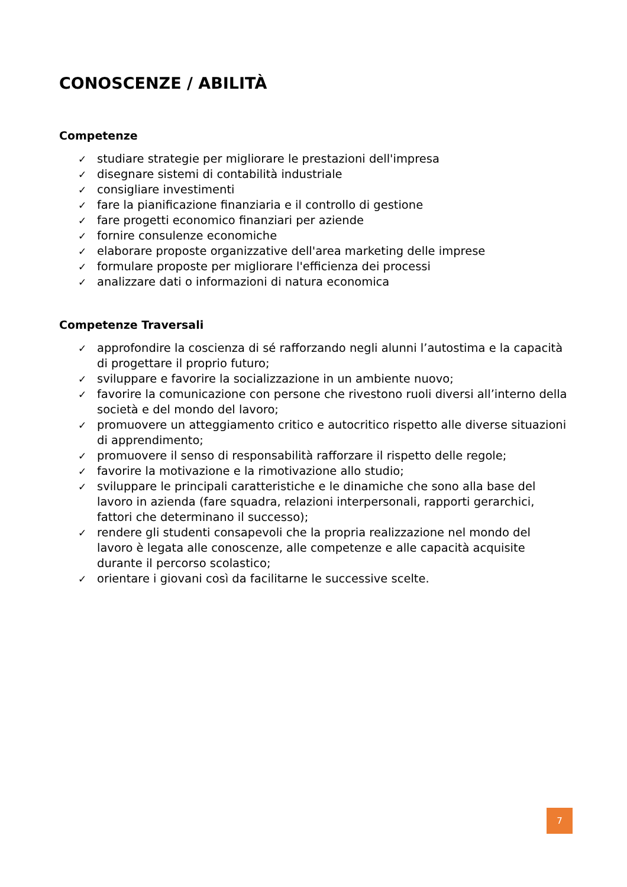CONOSCENZE / ABILITÀ
Competenze
✓ studiare strategie per migliorare le prestazioni dell'impresa
✓ disegnare sistemi di contabilità industriale
✓ consigliare investimenti
✓ fare la pianificazione finanziaria e il controllo di gestione
✓ fare progetti economico finanziari per aziende
✓ fornire consulenze economiche
✓ elaborare proposte organizzative dell'area marketing delle imprese
✓ formulare proposte per migliorare l'efficienza dei processi
✓ analizzare dati o informazioni di natura economica
Competenze Traversali
✓ approfondire la coscienza di sé rafforzando negli alunni l’autostima e la capacità di progettare il proprio futuro;
✓ sviluppare e favorire la socializzazione in un ambiente nuovo;
✓ favorire la comunicazione con persone che rivestono ruoli diversi all’interno della società e del mondo del lavoro;
✓ promuovere un atteggiamento critico e autocritico rispetto alle diverse situazioni di apprendimento;
✓ promuovere il senso di responsabilità rafforzare il rispetto delle regole;
✓ favorire la motivazione e la rimotivazione allo studio;
✓ sviluppare le principali caratteristiche e le dinamiche che sono alla base del lavoro in azienda (fare squadra, relazioni interpersonali, rapporti gerarchici, fattori che determinano il successo);
✓ rendere gli studenti consapevoli che la propria realizzazione nel mondo del lavoro è legata alle conoscenze, alle competenze e alle capacità acquisite durante il percorso scolastico;
✓ orientare i giovani così da facilitarne le successive scelte.
7